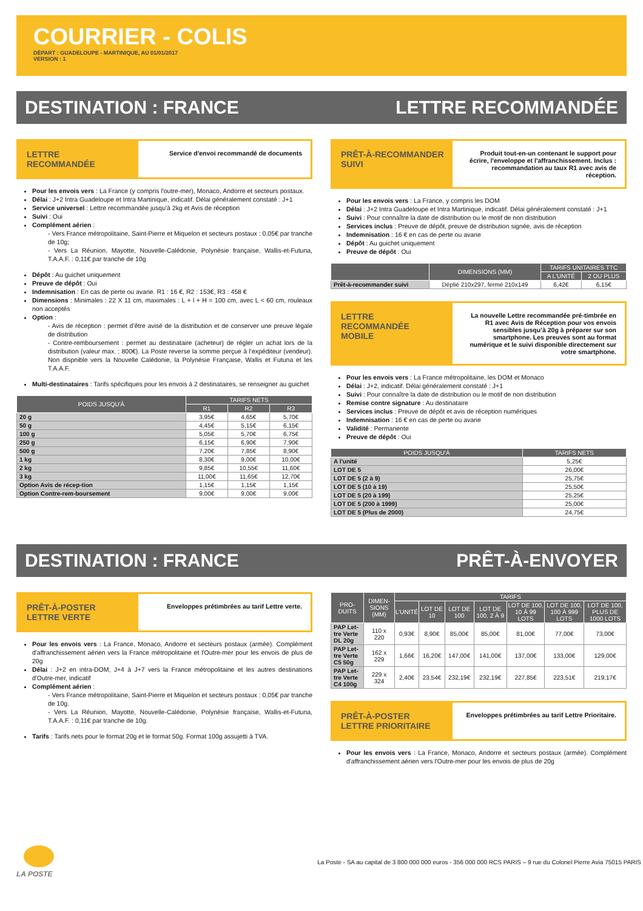COURRIER - COLIS
DÉPART : GUADELOUPE - MARTINIQUE, AU 01/01/2017
VERSION : 1
DESTINATION : FRANCE LETTRE RECOMMANDÉE
LETTRE RECOMMANDÉE
Service d'envoi recommandé de documents
Pour les envois vers : La France (y compris l'outre-mer), Monaco, Andorre et secteurs postaux.
Délai : J+2 Intra Guadeloupe et Intra Martinique, indicatif. Délai généralement constaté : J+1
Service universel : Lettre recommandée jusqu'à 2kg et Avis de réception
Suivi : Oui
Complément aérien :
- Vers France métropolitaine, Saint-Pierre et Miquelon et secteurs postaux : 0,05€ par tranche de 10g;
- Vers La Réunion, Mayotte, Nouvelle-Calédonie, Polynésie française, Wallis-et-Futuna, T.A.A.F. : 0,11€ par tranche de 10g
Dépôt : Au guichet uniquement
Preuve de dépôt : Oui
Indemnisation : En cas de perte ou avarie. R1 : 16 €, R2 : 153€, R3 : 458 €
Dimensions : Minimales : 22 X 11 cm, maximales : L + l + H = 100 cm, avec L < 60 cm, rouleaux non acceptés
Option :
- Avis de réception : permet d’être avisé de la distribution et de conserver une preuve légale de distribution
- Contre-remboursement : permet au destinataire (acheteur) de régler un achat lors de la distribution (valeur max. : 800€). La Poste reverse la somme perçue à l’expéditeur (vendeur). Non dispnible vers la Nouvelle Calédonie, la Polynésie Française, Wallis et Futuna et les T.A.A.F.
Multi-destinataires : Tarifs spécifiques pour les envois à 2 destinataires, se renseigner au guichet
| POIDS JUSQU'À | TARIFS NETS | | |
| --- | --- | --- | --- |
| | R1 | R2 | R3 |
| 20 g | 3,95€ | 4,65€ | 5,70€ |
| 50 g | 4,45€ | 5,15€ | 6,15€ |
| 100 g | 5,05€ | 5,70€ | 6,75€ |
| 250 g | 6,15€ | 6,90€ | 7,90€ |
| 500 g | 7,20€ | 7,85€ | 8,90€ |
| 1 kg | 8,30€ | 9,00€ | 10,00€ |
| 2 kg | 9,85€ | 10,55€ | 11,60€ |
| 3 kg | 11,00€ | 11,65€ | 12,70€ |
| Option Avis de récep-tion | 1,15€ | 1,15€ | 1,15€ |
| Option Contre-rem-boursement | 9,00€ | 9,00€ | 9,00€ |
PRÊT-À-RECOMMANDER SUIVI
Produit tout-en-un contenant le support pour écrire, l'enveloppe et l'affranchissement. Inclus : recommandation au taux R1 avec avis de réception.
Pour les envois vers : La France, y compris les DOM
Délai : J+2 Intra Guadeloupe et Intra Martinique, indicatif. Délai généralement constaté : J+1
Suivi : Pour connaître la date de distribution ou le motif de non distribution
Services inclus : Preuve de dépôt, preuve de distribution signée, avis de réception
Indemnisation : 16 € en cas de perte ou avarie
Dépôt : Au guichet uniquement
Preuve de dépôt : Oui
| | DIMENSIONS (MM) | TARIFS UNITAIRES TTC | |
| --- | --- | --- | --- |
| | | A L'UNITÉ | 2 OU PLUS |
| Prêt-à-recommander suivi | Déplié 210x297, fermé 210x149 | 6,42€ | 6,15€ |
LETTRE RECOMMANDÉE MOBILE
La nouvelle Lettre recommandée pré-timbrée en R1 avec Avis de Réception pour vos envois sensibles jusqu’à 20g à préparer sur son smartphone. Les preuves sont au format numérique et le suivi disponible directement sur votre smartphone.
Pour les envois vers : La France métropolitaine, les DOM et Monaco
Délai : J+2, indicatif. Délai généralement constaté : J+1
Suivi : Pour connaître la date de distribution ou le motif de non distribution
Remise contre signature : Au destinataire
Services inclus : Preuve de dépôt et avis de réception numériques
Indemnisation : 16 € en cas de perte ou avarie
Validité : Permanente
Preuve de dépôt : Oui
| POIDS JUSQU'À | TARIFS NETS |
| --- | --- |
| A l'unité | 5,25€ |
| LOT DE 5 | 26,00€ |
| LOT DE 5 (2 à 9) | 25,75€ |
| LOT DE 5 (10 à 19) | 25,50€ |
| LOT DE 5 (20 à 199) | 25,25€ |
| LOT DE 5 (200 à 1999) | 25,00€ |
| LOT DE 5 (Plus de 2000) | 24,75€ |
DESTINATION : FRANCE PRÊT-À-ENVOYER
PRÊT-À-POSTER LETTRE VERTE
Enveloppes prétimbrées au tarif Lettre verte.
Pour les envois vers : La France, Monaco, Andorre et secteurs postaux (armée). Complément d'affranchissement aérien vers la France métropolitaine et l'Outre-mer pour les envois de plus de 20g
Délai : J+2 en intra-DOM, J+4 à J+7 vers la France métropolitaine et les autres destinations d'Outre-mer, indicatif
Complément aérien :
- Vers France métropolitaine, Saint-Pierre et Miquelon et secteurs postaux : 0,05€ par tranche de 10g.
- Vers La Réunion, Mayotte, Nouvelle-Calédonie, Polynésie française, Wallis-et-Futuna, T.A.A.F. : 0,11€ par tranche de 10g.
Tarifs : Tarifs nets pour le format 20g et le format 50g. Format 100g assujetti à TVA.
| PRO-DUITS | DIMEN-SIONS (MM) | TARIFS | | | | | | |
| --- | --- | --- | --- | --- | --- | --- | --- | --- |
| | | L'UNITÉ | LOT DE 10 | LOT DE 100 | LOT DE 100, 2 À 9 | LOT DE 100, 10 À 99 LOTS | LOT DE 100, 100 À 999 LOTS | LOT DE 100, PLUS DE 1000 LOTS |
| PAP Let-tre Verte DL 20g | 110 x 220 | 0,93€ | 8,90€ | 85,00€ | 85,00€ | 81,00€ | 77,00€ | 73,00€ |
| PAP Let-tre Verte C5 50g | 162 x 229 | 1,66€ | 16,20€ | 147,00€ | 141,00€ | 137,00€ | 133,00€ | 129,00€ |
| PAP Let-tre Verte C4 100g | 229 x 324 | 2,40€ | 23,54€ | 232,19€ | 232,19€ | 227,85€ | 223,51€ | 219,17€ |
PRÊT-À-POSTER LETTRE PRIORITAIRE
Enveloppes prétimbrées au tarif Lettre Prioritaire.
Pour les envois vers : La France, Monaco, Andorre et secteurs postaux (armée). Complément d'affranchissement aérien vers l'Outre-mer pour les envois de plus de 20g
LA POSTE
La Poste - SA au capital de 3 800 000 000 euros - 356 000 000 RCS PARIS – 9 rue du Colonel Pierre Avia 75015 PARIS